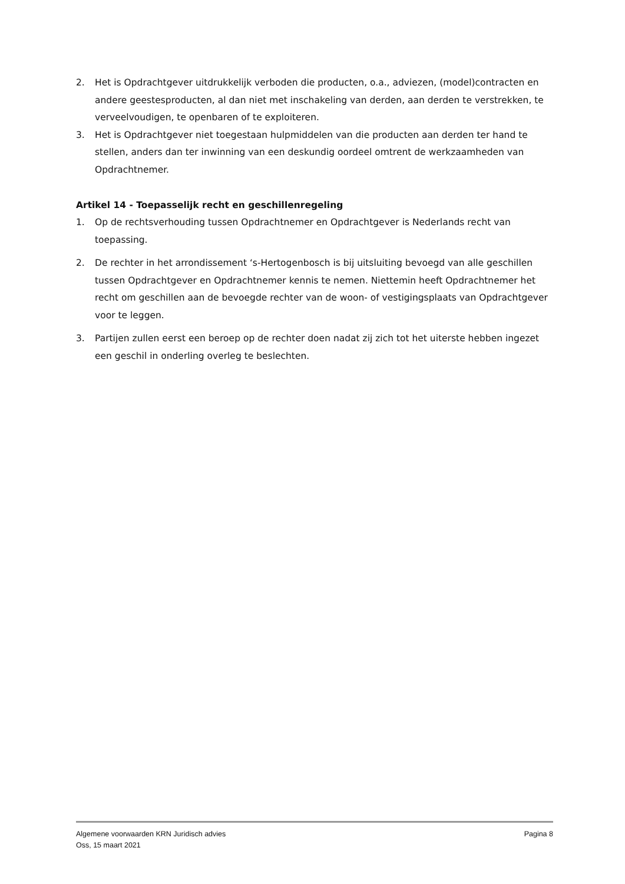2. Het is Opdrachtgever uitdrukkelijk verboden die producten, o.a., adviezen, (model)contracten en andere geestesproducten, al dan niet met inschakeling van derden, aan derden te verstrekken, te verveelvoudigen, te openbaren of te exploiteren.
3. Het is Opdrachtgever niet toegestaan hulpmiddelen van die producten aan derden ter hand te stellen, anders dan ter inwinning van een deskundig oordeel omtrent de werkzaamheden van Opdrachtnemer.
Artikel 14 - Toepasselijk recht en geschillenregeling
1. Op de rechtsverhouding tussen Opdrachtnemer en Opdrachtgever is Nederlands recht van toepassing.
2. De rechter in het arrondissement ‘s-Hertogenbosch is bij uitsluiting bevoegd van alle geschillen tussen Opdrachtgever en Opdrachtnemer kennis te nemen. Niettemin heeft Opdrachtnemer het recht om geschillen aan de bevoegde rechter van de woon- of vestigingsplaats van Opdrachtgever voor te leggen.
3. Partijen zullen eerst een beroep op de rechter doen nadat zij zich tot het uiterste hebben ingezet een geschil in onderling overleg te beslechten.
Algemene voorwaarden KRN Juridisch advies Pagina 8
Oss, 15 maart 2021